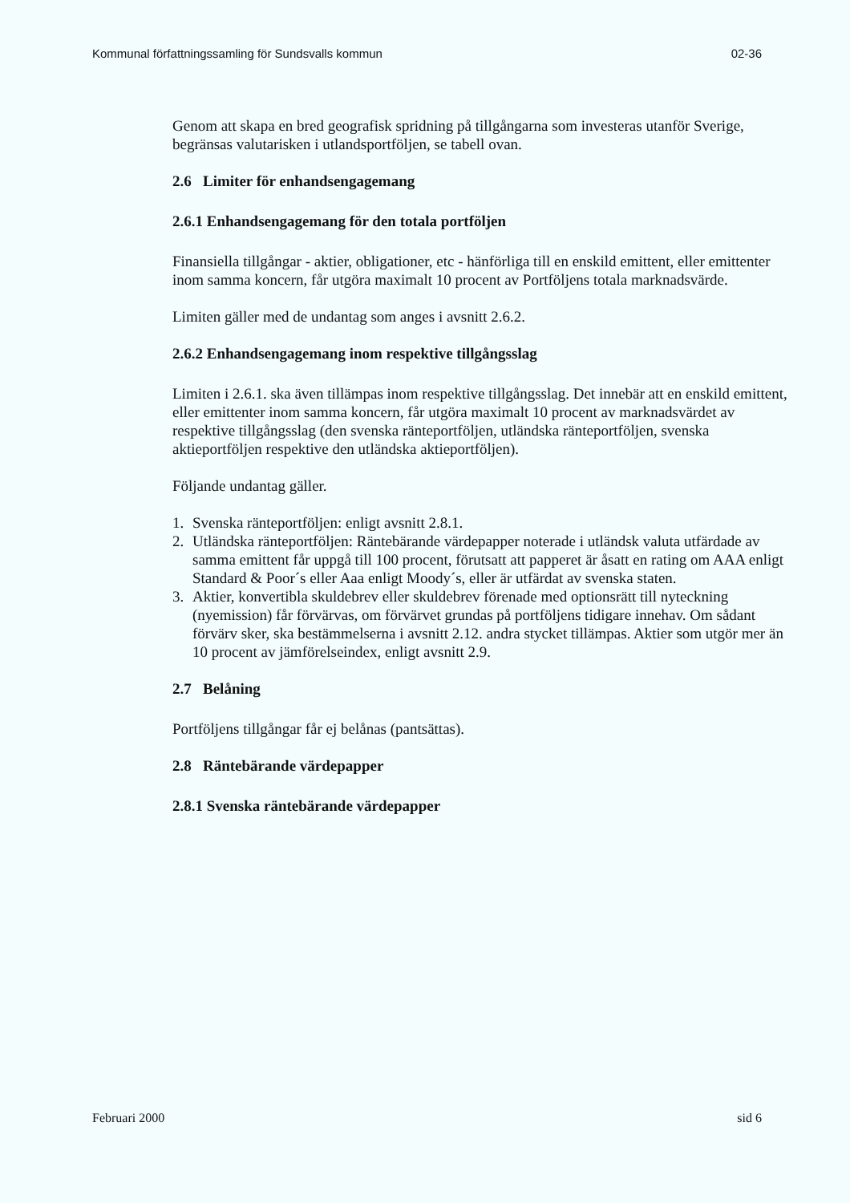Kommunal författningssamling för Sundsvalls kommun 02-36
Genom att skapa en bred geografisk spridning på tillgångarna som investeras utanför Sverige, begränsas valutarisken i utlandsportföljen, se tabell ovan.
2.6 Limiter för enhandsengagemang
2.6.1 Enhandsengagemang för den totala portföljen
Finansiella tillgångar - aktier, obligationer, etc - hänförliga till en enskild emittent, eller emittenter inom samma koncern, får utgöra maximalt 10 procent av Portföljens totala marknadsvärde.
Limiten gäller med de undantag som anges i avsnitt 2.6.2.
2.6.2 Enhandsengagemang inom respektive tillgångsslag
Limiten i 2.6.1. ska även tillämpas inom respektive tillgångsslag. Det innebär att en enskild emittent, eller emittenter inom samma koncern, får utgöra maximalt 10 procent av marknadsvärdet av respektive tillgångsslag (den svenska ränteportföljen, utländska ränteportföljen, svenska aktieportföljen respektive den utländska aktieportföljen).
Följande undantag gäller.
1. Svenska ränteportföljen: enligt avsnitt 2.8.1.
2. Utländska ränteportföljen: Räntebärande värdepapper noterade i utländsk valuta utfärdade av samma emittent får uppgå till 100 procent, förutsatt att papperet är åsatt en rating om AAA enligt Standard & Poor´s eller Aaa enligt Moody´s, eller är utfärdat av svenska staten.
3. Aktier, konvertibla skuldebrev eller skuldebrev förenade med optionsrätt till nyteckning (nyemission) får förvärvas, om förvärvet grundas på portföljens tidigare innehav. Om sådant förvärv sker, ska bestämmelserna i avsnitt 2.12. andra stycket tillämpas. Aktier som utgör mer än 10 procent av jämförelseindex, enligt avsnitt 2.9.
2.7 Belåning
Portföljens tillgångar får ej belånas (pantsättas).
2.8 Räntebärande värdepapper
2.8.1 Svenska räntebärande värdepapper
Februari 2000 sid 6